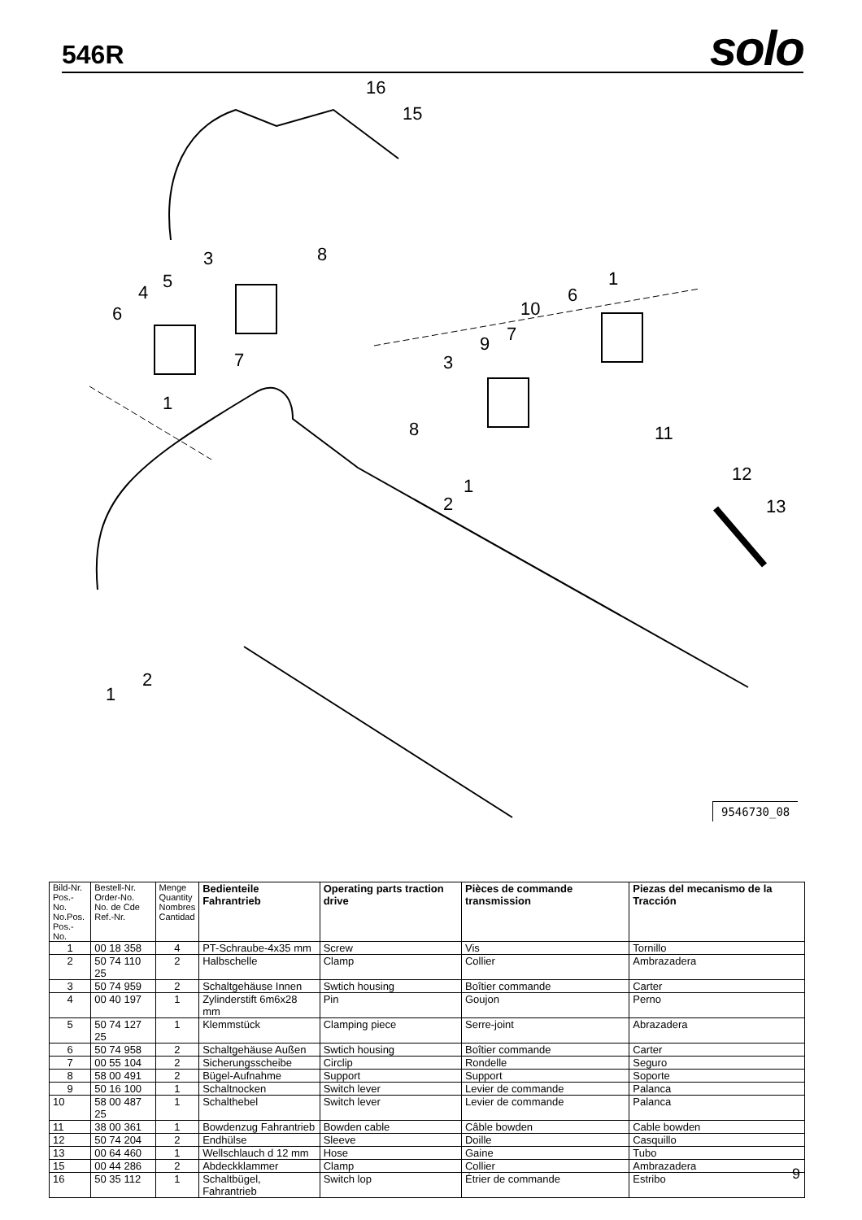546R
solo
16
15
3 8
5
4
6
7
1
1
6
10
7
9
3
8 11
12
13
1
2
2
1
9546730_08
| Bild-Nr. Pos.-No. No.Pos. Pos.-No. | Bestell-Nr. Order-No. No. de Cde Ref.-Nr. | Menge Quantity Nombres Cantidad | Bedienteile Fahrantrieb | Operating parts traction drive | Pièces de commande transmission | Piezas del mecanismo de la Tracción |
| --- | --- | --- | --- | --- | --- | --- |
| 1 | 00 18 358 | 4 | PT-Schraube-4x35 mm | Screw | Vis | Tornillo |
| 2 | 50 74 110 25 | 2 | Halbschelle | Clamp | Collier | Ambrazadera |
| 3 | 50 74 959 | 2 | Schaltgehäuse Innen | Swtich housing | Boîtier commande | Carter |
| 4 | 00 40 197 | 1 | Zylinderstift 6m6x28 mm | Pin | Goujon | Perno |
| 5 | 50 74 127 25 | 1 | Klemmstück | Clamping piece | Serre-joint | Abrazadera |
| 6 | 50 74 958 | 2 | Schaltgehäuse Außen | Swtich housing | Boîtier commande | Carter |
| 7 | 00 55 104 | 2 | Sicherungsscheibe | Circlip | Rondelle | Seguro |
| 8 | 58 00 491 | 2 | Bügel-Aufnahme | Support | Support | Soporte |
| 9 | 50 16 100 | 1 | Schaltnocken | Switch lever | Levier de commande | Palanca |
| 10 | 58 00 487 25 | 1 | Schalthebel | Switch lever | Levier de commande | Palanca |
| 11 | 38 00 361 | 1 | Bowdenzug Fahrantrieb | Bowden cable | Câble bowden | Cable bowden |
| 12 | 50 74 204 | 2 | Endhülse | Sleeve | Doille | Casquillo |
| 13 | 00 64 460 | 1 | Wellschlauch d 12 mm | Hose | Gaine | Tubo |
| 15 | 00 44 286 | 2 | Abdeckklammer | Clamp | Collier | Ambrazadera |
| 16 | 50 35 112 | 1 | Schaltbügel, Fahrantrieb | Switch lop | Étrier de commande | Estribo |
9